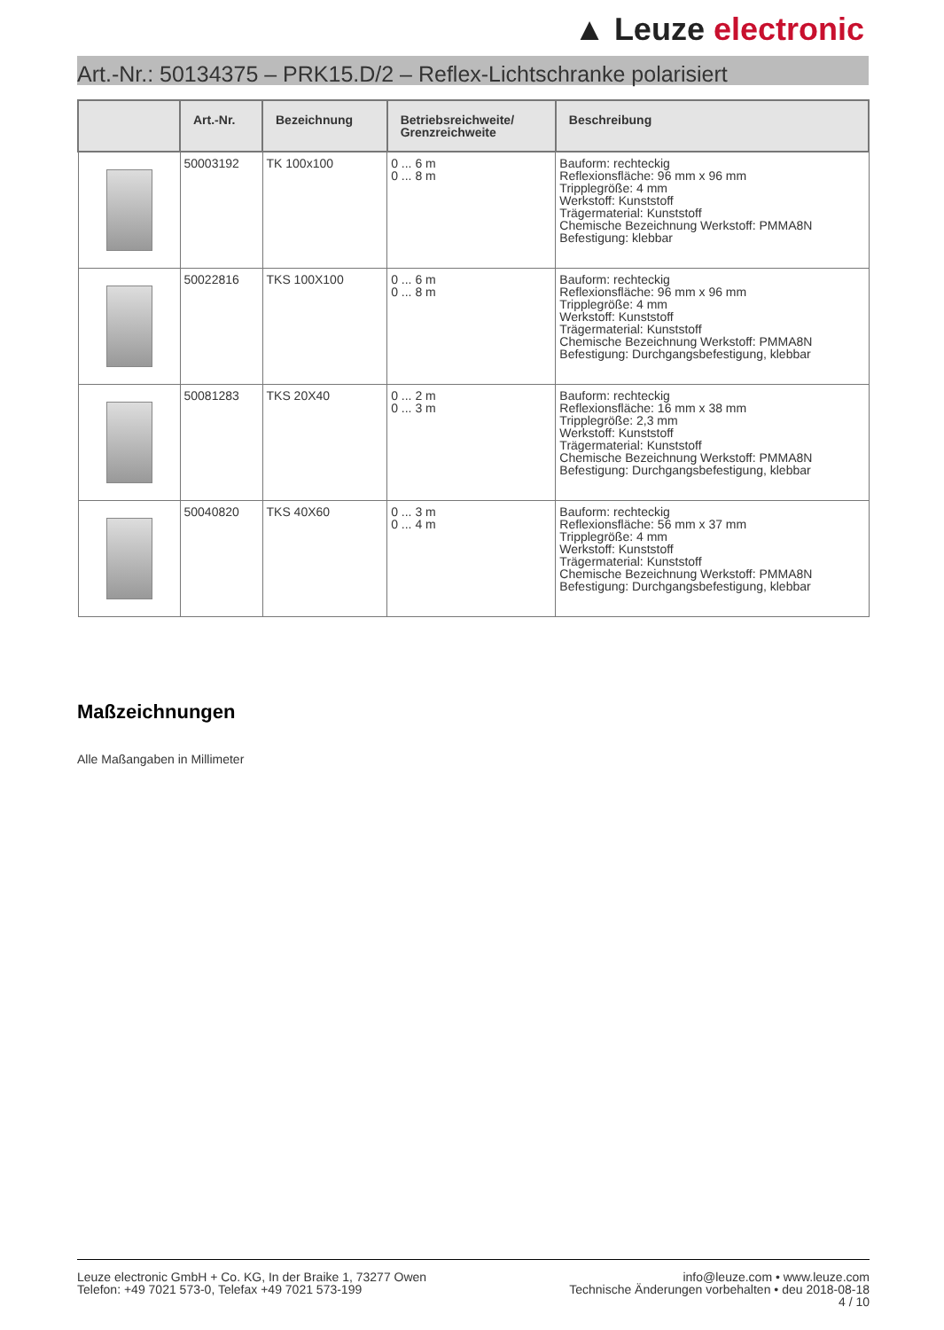▲ Leuze electronic
Art.-Nr.: 50134375 – PRK15.D/2 – Reflex-Lichtschranke polarisiert
| | Art.-Nr. | Bezeichnung | Betriebsreichweite/ Grenzreichweite | Beschreibung |
| --- | --- | --- | --- | --- |
| | 50003192 | TK 100x100 | 0 ... 6 m 0 ... 8 m | Bauform: rechteckig Reflexionsfläche: 96 mm x 96 mm Tripplegröße: 4 mm Werkstoff: Kunststoff Trägermaterial: Kunststoff Chemische Bezeichnung Werkstoff: PMMA8N Befestigung: klebbar |
| | 50022816 | TKS 100X100 | 0 ... 6 m 0 ... 8 m | Bauform: rechteckig Reflexionsfläche: 96 mm x 96 mm Tripplegröße: 4 mm Werkstoff: Kunststoff Trägermaterial: Kunststoff Chemische Bezeichnung Werkstoff: PMMA8N Befestigung: Durchgangsbefestigung, klebbar |
| | 50081283 | TKS 20X40 | 0 ... 2 m 0 ... 3 m | Bauform: rechteckig Reflexionsfläche: 16 mm x 38 mm Tripplegröße: 2,3 mm Werkstoff: Kunststoff Trägermaterial: Kunststoff Chemische Bezeichnung Werkstoff: PMMA8N Befestigung: Durchgangsbefestigung, klebbar |
| | 50040820 | TKS 40X60 | 0 ... 3 m 0 ... 4 m | Bauform: rechteckig Reflexionsfläche: 56 mm x 37 mm Tripplegröße: 4 mm Werkstoff: Kunststoff Trägermaterial: Kunststoff Chemische Bezeichnung Werkstoff: PMMA8N Befestigung: Durchgangsbefestigung, klebbar |
Maßzeichnungen
Alle Maßangaben in Millimeter
Leuze electronic GmbH + Co. KG, In der Braike 1, 73277 Owen
Telefon: +49 7021 573-0, Telefax +49 7021 573-199
info@leuze.com • www.leuze.com
Technische Änderungen vorbehalten • deu 2018-08-18
4 / 10